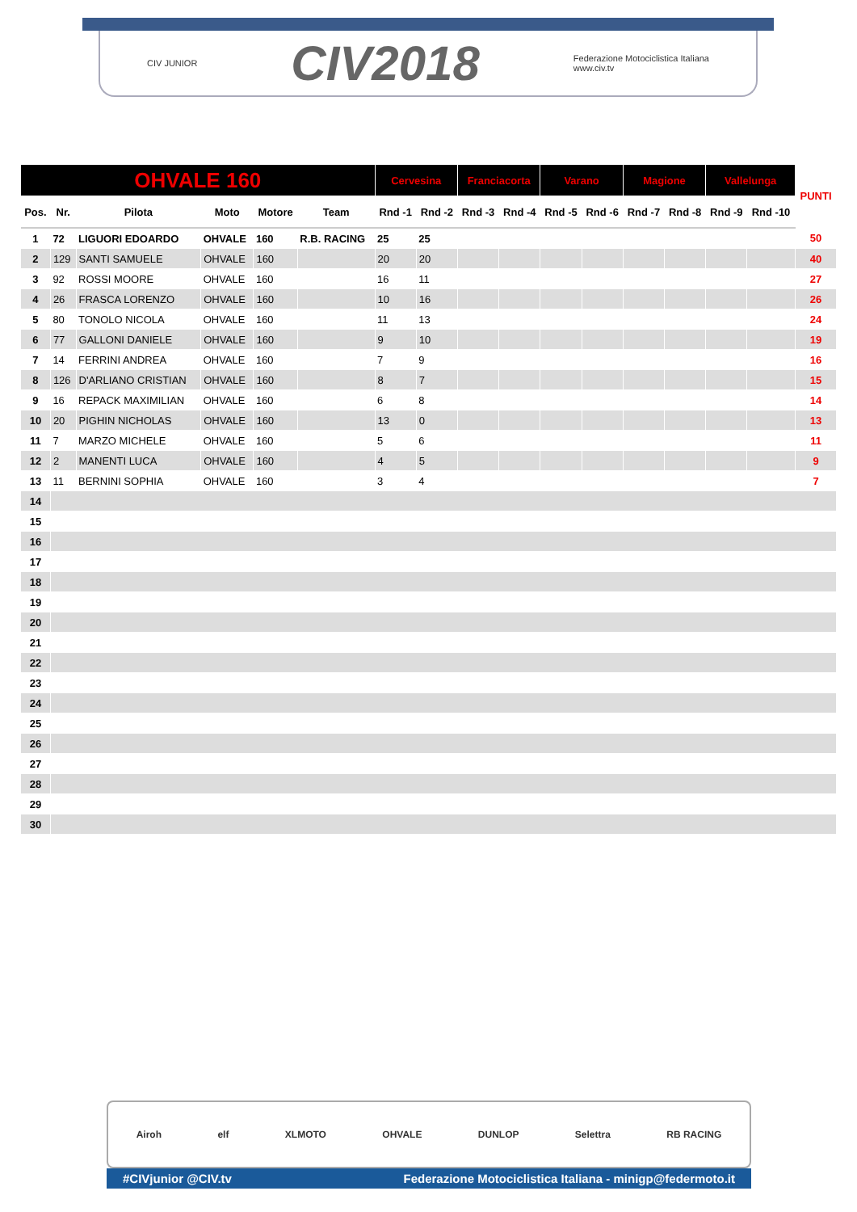CIV JUNIOR CIV2018 Federazione Motociclistica Italiana
www.civ.tv
| OHVALE 160 | | | | | | Cervesina | | Franciacorta | | Varano | | Magione | | Vallelunga | | PUNTI |
| --- | --- | --- | --- | --- | --- | --- | --- | --- | --- | --- | --- | --- | --- | --- | --- | --- |
| Pos. | Nr. | Pilota | Moto | Motore | Team | Rnd -1 | Rnd -2 | Rnd -3 | Rnd -4 | Rnd -5 | Rnd -6 | Rnd -7 | Rnd -8 | Rnd -9 | Rnd -10 | |
| 1 | 72 | LIGUORI EDOARDO | OHVALE | 160 | R.B. RACING | 25 | 25 | | | | | | | | | 50 |
| 2 | 129 | SANTI SAMUELE | OHVALE | 160 | | 20 | 20 | | | | | | | | | 40 |
| 3 | 92 | ROSSI MOORE | OHVALE | 160 | | 16 | 11 | | | | | | | | | 27 |
| 4 | 26 | FRASCA LORENZO | OHVALE | 160 | | 10 | 16 | | | | | | | | | 26 |
| 5 | 80 | TONOLO NICOLA | OHVALE | 160 | | 11 | 13 | | | | | | | | | 24 |
| 6 | 77 | GALLONI DANIELE | OHVALE | 160 | | 9 | 10 | | | | | | | | | 19 |
| 7 | 14 | FERRINI ANDREA | OHVALE | 160 | | 7 | 9 | | | | | | | | | 16 |
| 8 | 126 | D'ARLIANO CRISTIAN | OHVALE | 160 | | 8 | 7 | | | | | | | | | 15 |
| 9 | 16 | REPACK MAXIMILIAN | OHVALE | 160 | | 6 | 8 | | | | | | | | | 14 |
| 10 | 20 | PIGHIN NICHOLAS | OHVALE | 160 | | 13 | 0 | | | | | | | | | 13 |
| 11 | 7 | MARZO MICHELE | OHVALE | 160 | | 5 | 6 | | | | | | | | | 11 |
| 12 | 2 | MANENTI LUCA | OHVALE | 160 | | 4 | 5 | | | | | | | | | 9 |
| 13 | 11 | BERNINI SOPHIA | OHVALE | 160 | | 3 | 4 | | | | | | | | | 7 |
| 14 | | | | | | | | | | | | | | | | |
| 15 | | | | | | | | | | | | | | | | |
| 16 | | | | | | | | | | | | | | | | |
| 17 | | | | | | | | | | | | | | | | |
| 18 | | | | | | | | | | | | | | | | |
| 19 | | | | | | | | | | | | | | | | |
| 20 | | | | | | | | | | | | | | | | |
| 21 | | | | | | | | | | | | | | | | |
| 22 | | | | | | | | | | | | | | | | |
| 23 | | | | | | | | | | | | | | | | |
| 24 | | | | | | | | | | | | | | | | |
| 25 | | | | | | | | | | | | | | | | |
| 26 | | | | | | | | | | | | | | | | |
| 27 | | | | | | | | | | | | | | | | |
| 28 | | | | | | | | | | | | | | | | |
| 29 | | | | | | | | | | | | | | | | |
| 30 | | | | | | | | | | | | | | | | |
Airoh elf XLMOTO OHVALE DUNLOP Selettra RB RACING
#CIVjunior @CIV.tv Federazione Motociclistica Italiana - minigp@federmoto.it